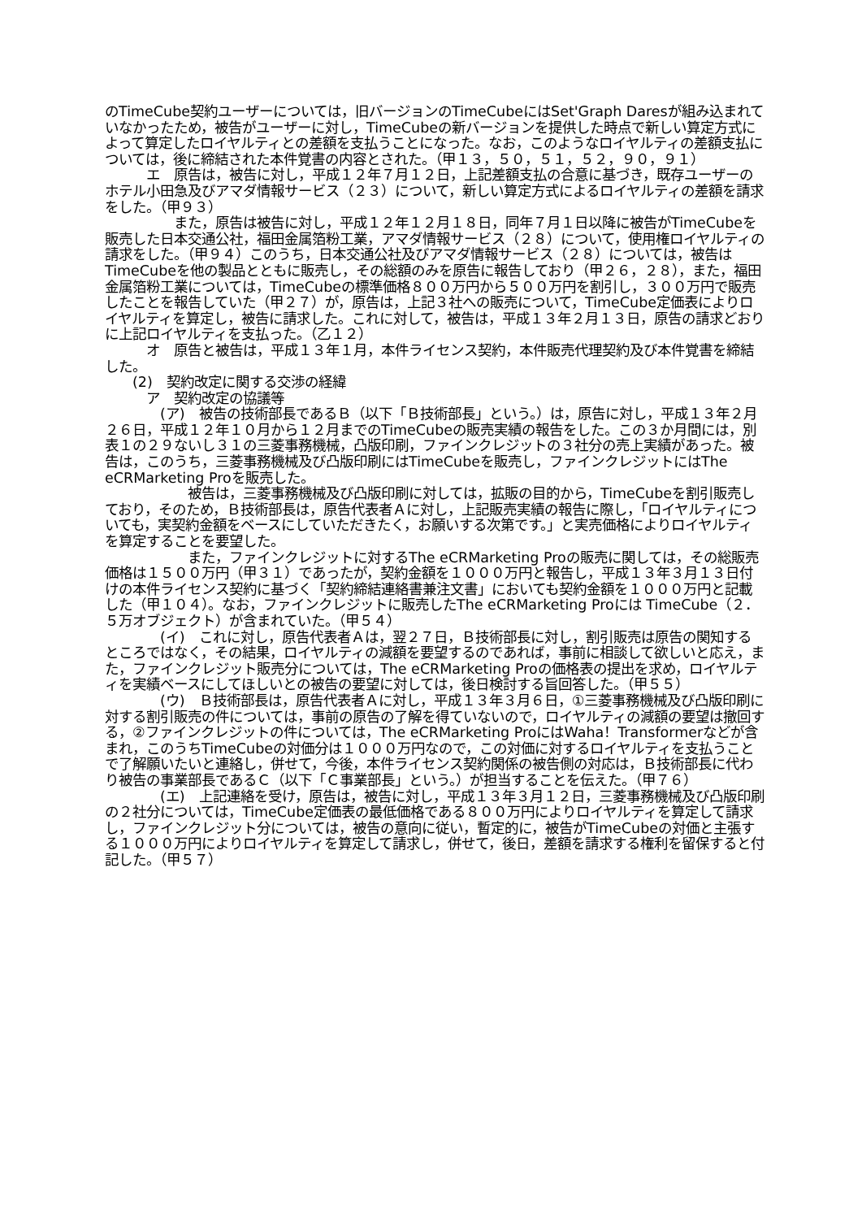のTimeCube契約ユーザーについては，旧バージョンのTimeCubeにはSet'Graph Daresが組み込まれていなかったため，被告がユーザーに対し，TimeCubeの新バージョンを提供した時点で新しい算定方式によって算定したロイヤルティとの差額を支払うことになった。なお，このようなロイヤルティの差額支払については，後に締結された本件覚書の内容とされた。（甲１３，５０，５１，５２，９０，９１）
　　　エ　原告は，被告に対し，平成１２年７月１２日，上記差額支払の合意に基づき，既存ユーザーのホテル小田急及びアマダ情報サービス（２３）について，新しい算定方式によるロイヤルティの差額を請求をした。（甲９３）
　　　　　また，原告は被告に対し，平成１２年１２月１８日，同年７月１日以降に被告がTimeCubeを販売した日本交通公社，福田金属箔粉工業，アマダ情報サービス（２８）について，使用権ロイヤルティの請求をした。（甲９４）このうち，日本交通公社及びアマダ情報サービス（２８）については，被告はTimeCubeを他の製品とともに販売し，その総額のみを原告に報告しており（甲２６，２８），また，福田金属箔粉工業については，TimeCubeの標準価格８００万円から５００万円を割引し，３００万円で販売したことを報告していた（甲２７）が，原告は，上記３社への販売について，TimeCube定価表によりロイヤルティを算定し，被告に請求した。これに対して，被告は，平成１３年２月１３日，原告の請求どおりに上記ロイヤルティを支払った。（乙１２）
　　　オ　原告と被告は，平成１３年１月，本件ライセンス契約，本件販売代理契約及び本件覚書を締結した。
　　(2)　契約改定に関する交渉の経緯
　　　ア　契約改定の協議等
　　　　(ア)　被告の技術部長であるＢ（以下「Ｂ技術部長」という。）は，原告に対し，平成１３年２月２６日，平成１２年１０月から１２月までのTimeCubeの販売実績の報告をした。この３か月間には，別表１の２９ないし３１の三菱事務機械，凸版印刷，ファインクレジットの３社分の売上実績があった。被告は，このうち，三菱事務機械及び凸版印刷にはTimeCubeを販売し，ファインクレジットにはThe eCRMarketing Proを販売した。
　　　　　　被告は，三菱事務機械及び凸版印刷に対しては，拡販の目的から，TimeCubeを割引販売しており，そのため，Ｂ技術部長は，原告代表者Ａに対し，上記販売実績の報告に際し，「ロイヤルティについても，実契約金額をベースにしていただきたく，お願いする次第です。」と実売価格によりロイヤルティを算定することを要望した。
　　　　　　また，ファインクレジットに対するThe eCRMarketing Proの販売に関しては，その総販売価格は１５００万円（甲３１）であったが，契約金額を１０００万円と報告し，平成１３年３月１３日付けの本件ライセンス契約に基づく「契約締結連絡書兼注文書」においても契約金額を１０００万円と記載した（甲１０４）。なお，ファインクレジットに販売したThe eCRMarketing Proには TimeCube（２．５万オブジェクト）が含まれていた。（甲５４）
　　　　(イ)　これに対し，原告代表者Ａは，翌２７日，Ｂ技術部長に対し，割引販売は原告の関知するところではなく，その結果，ロイヤルティの減額を要望するのであれば，事前に相談して欲しいと応え，また，ファインクレジット販売分については，The eCRMarketing Proの価格表の提出を求め，ロイヤルティを実績ベースにしてほしいとの被告の要望に対しては，後日検討する旨回答した。（甲５５）
　　　　(ウ)　Ｂ技術部長は，原告代表者Ａに対し，平成１３年３月６日，①三菱事務機械及び凸版印刷に対する割引販売の件については，事前の原告の了解を得ていないので，ロイヤルティの減額の要望は撤回する，②ファインクレジットの件については，The eCRMarketing ProにはWaha！Transformerなどが含まれ，このうちTimeCubeの対価分は１０００万円なので，この対価に対するロイヤルティを支払うことで了解願いたいと連絡し，併せて，今後，本件ライセンス契約関係の被告側の対応は，Ｂ技術部長に代わり被告の事業部長であるＣ（以下「Ｃ事業部長」という。）が担当することを伝えた。（甲７６）
　　　　(エ)　上記連絡を受け，原告は，被告に対し，平成１３年３月１２日，三菱事務機械及び凸版印刷の２社分については，TimeCube定価表の最低価格である８００万円によりロイヤルティを算定して請求し，ファインクレジット分については，被告の意向に従い，暫定的に，被告がTimeCubeの対価と主張する１０００万円によりロイヤルティを算定して請求し，併せて，後日，差額を請求する権利を留保すると付記した。（甲５７）